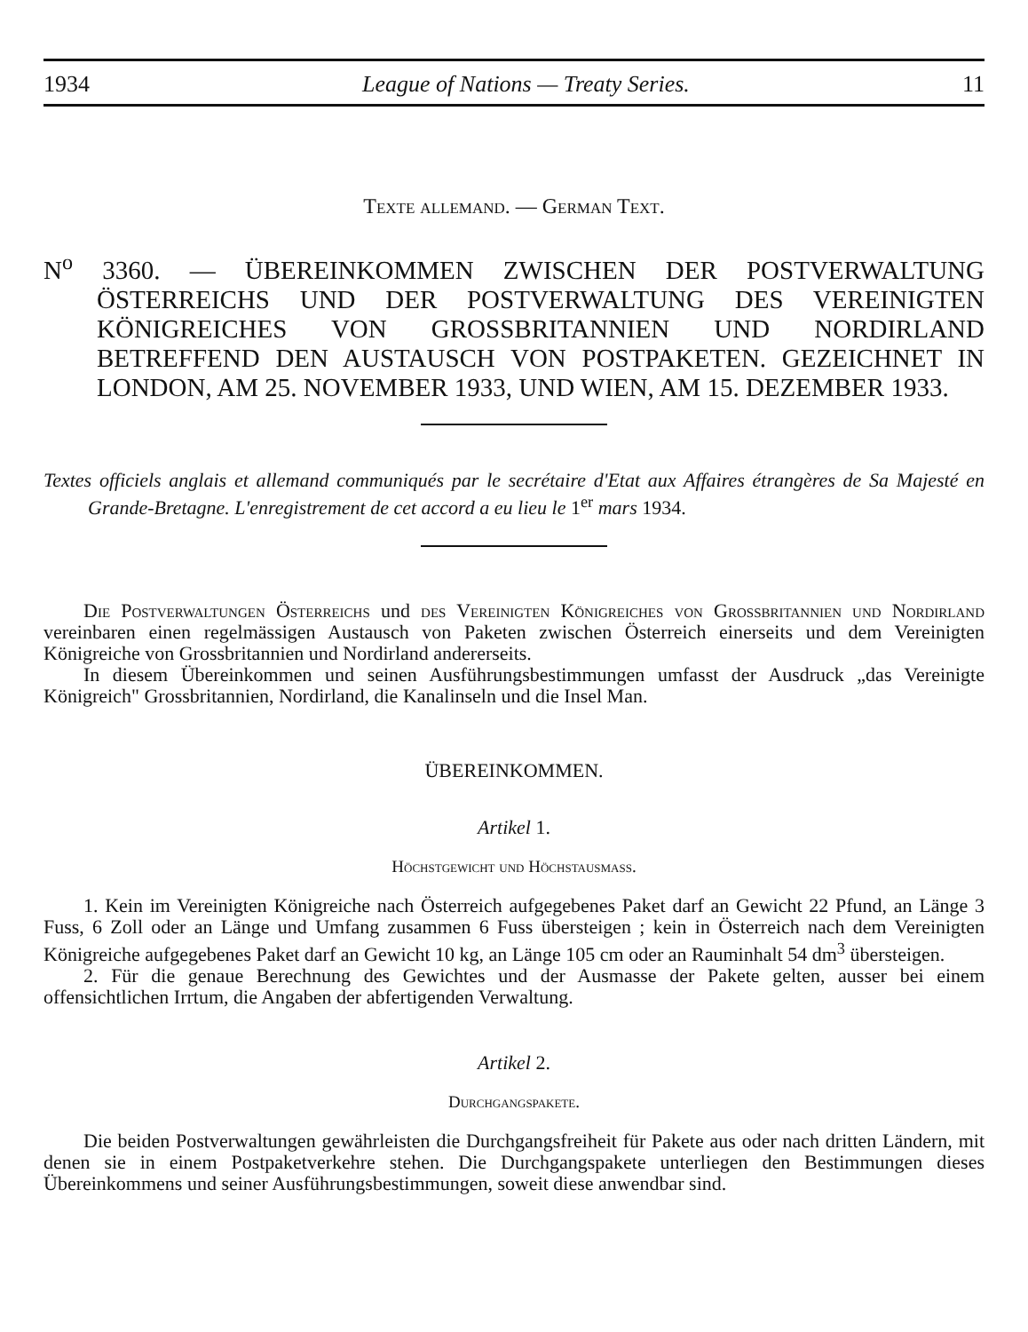1934 League of Nations — Treaty Series. 11
Texte allemand. — German Text.
N<sup>o</sup> 3360. — ÜBEREINKOMMEN ZWISCHEN DER POSTVERWALTUNG ÖSTERREICHS UND DER POSTVERWALTUNG DES VEREINIGTEN KÖNIGREICHES VON GROSSBRITANNIEN UND NORDIRLAND BETREFFEND DEN AUSTAUSCH VON POSTPAKETEN. GEZEICHNET IN LONDON, AM 25. NOVEMBER 1933, UND WIEN, AM 15. DEZEMBER 1933.
Textes officiels anglais et allemand communiqués par le secrétaire d'Etat aux Affaires étrangères de Sa Majesté en Grande-Bretagne. L'enregistrement de cet accord a eu lieu le 1<sup>er</sup> mars 1934.
Die Postverwaltungen Österreichs und des Vereinigten Königreiches von Grossbritannien und Nordirland vereinbaren einen regelmässigen Austausch von Paketen zwischen Österreich einerseits und dem Vereinigten Königreiche von Grossbritannien und Nordirland andererseits.
In diesem Übereinkommen und seinen Ausführungsbestimmungen umfasst der Ausdruck „das Vereinigte Königreich" Grossbritannien, Nordirland, die Kanalinseln und die Insel Man.
ÜBEREINKOMMEN.
Artikel 1.
Höchstgewicht und Höchstausmass.
1. Kein im Vereinigten Königreiche nach Österreich aufgegebenes Paket darf an Gewicht 22 Pfund, an Länge 3 Fuss, 6 Zoll oder an Länge und Umfang zusammen 6 Fuss übersteigen ; kein in Österreich nach dem Vereinigten Königreiche aufgegebenes Paket darf an Gewicht 10 kg, an Länge 105 cm oder an Rauminhalt 54 dm<sup>3</sup> übersteigen.
2. Für die genaue Berechnung des Gewichtes und der Ausmasse der Pakete gelten, ausser bei einem offensichtlichen Irrtum, die Angaben der abfertigenden Verwaltung.
Artikel 2.
Durchgangspakete.
Die beiden Postverwaltungen gewährleisten die Durchgangsfreiheit für Pakete aus oder nach dritten Ländern, mit denen sie in einem Postpaketverkehre stehen. Die Durchgangspakete unterliegen den Bestimmungen dieses Übereinkommens und seiner Ausführungsbestimmungen, soweit diese anwendbar sind.